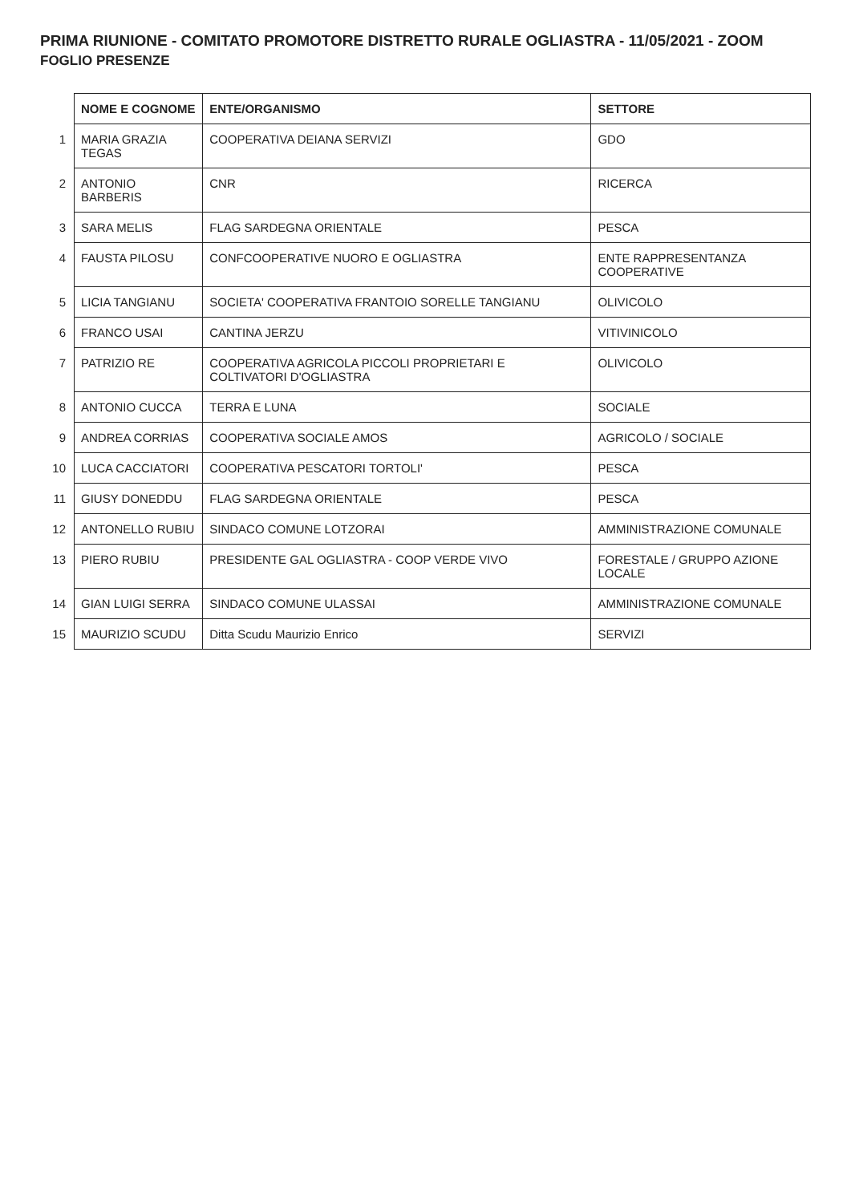PRIMA RIUNIONE - COMITATO PROMOTORE DISTRETTO RURALE OGLIASTRA - 11/05/2021 - ZOOM
FOGLIO PRESENZE
| | NOME E COGNOME | ENTE/ORGANISMO | SETTORE |
| 1 | MARIA GRAZIA TEGAS | COOPERATIVA DEIANA SERVIZI | GDO |
| 2 | ANTONIO BARBERIS | CNR | RICERCA |
| 3 | SARA MELIS | FLAG SARDEGNA ORIENTALE | PESCA |
| 4 | FAUSTA PILOSU | CONFCOOPERATIVE NUORO E OGLIASTRA | ENTE RAPPRESENTANZA COOPERATIVE |
| 5 | LICIA TANGIANU | SOCIETA' COOPERATIVA FRANTOIO SORELLE TANGIANU | OLIVICOLO |
| 6 | FRANCO USAI | CANTINA JERZU | VITIVINICOLO |
| 7 | PATRIZIO RE | COOPERATIVA AGRICOLA PICCOLI PROPRIETARI E COLTIVATORI D'OGLIASTRA | OLIVICOLO |
| 8 | ANTONIO CUCCA | TERRA E LUNA | SOCIALE |
| 9 | ANDREA CORRIAS | COOPERATIVA SOCIALE AMOS | AGRICOLO / SOCIALE |
| 10 | LUCA CACCIATORI | COOPERATIVA PESCATORI TORTOLI' | PESCA |
| 11 | GIUSY DONEDDU | FLAG SARDEGNA ORIENTALE | PESCA |
| 12 | ANTONELLO RUBIU | SINDACO COMUNE LOTZORAI | AMMINISTRAZIONE COMUNALE |
| 13 | PIERO RUBIU | PRESIDENTE GAL OGLIASTRA - COOP VERDE VIVO | FORESTALE / GRUPPO AZIONE LOCALE |
| 14 | GIAN LUIGI SERRA | SINDACO COMUNE ULASSAI | AMMINISTRAZIONE COMUNALE |
| 15 | MAURIZIO SCUDU | Ditta Scudu Maurizio Enrico | SERVIZI |